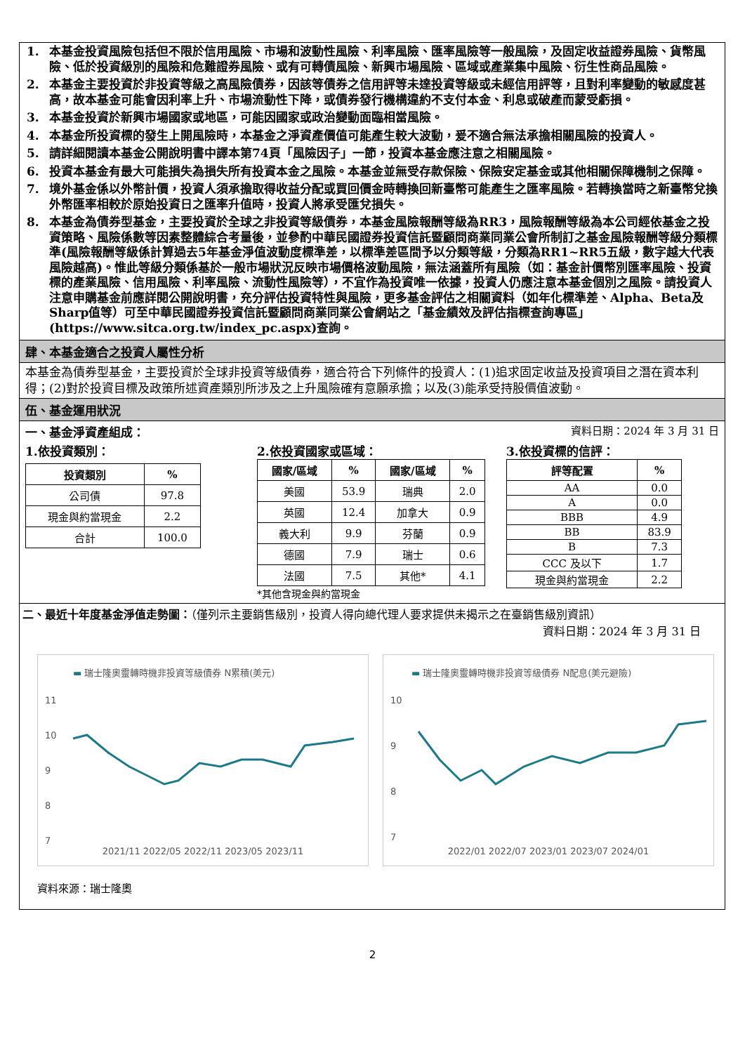1. 本基金投資風險包括但不限於信用風險、市場和波動性風險、利率風險、匯率風險等一般風險，及固定收益證券風險、貨幣風險、低於投資級別的風險和危難證券風險、或有可轉債風險、新興市場風險、區域或產業集中風險、衍生性商品風險。
2. 本基金主要投資於非投資等級之高風險債券，因該等債券之信用評等未達投資等級或未經信用評等，且對利率變動的敏感度甚高，故本基金可能會因利率上升、市場流動性下降，或債券發行機構違約不支付本金、利息或破產而蒙受虧損。
3. 本基金投資於新興市場國家或地區，可能因國家或政治變動面臨相當風險。
4. 本基金所投資標的發生上開風險時，本基金之淨資產價值可能產生較大波動，爰不適合無法承擔相關風險的投資人。
5. 請詳細閱讀本基金公開說明書中譯本第74頁「風險因子」一節，投資本基金應注意之相關風險。
6. 投資本基金有最大可能損失為損失所有投資本金之風險。本基金並無受存款保險、保險安定基金或其他相關保障機制之保障。
7. 境外基金係以外幣計價，投資人須承擔取得收益分配或買回價金時轉換回新臺幣可能產生之匯率風險。若轉換當時之新臺幣兌換外幣匯率相較於原始投資日之匯率升值時，投資人將承受匯兌損失。
8. 本基金為債券型基金，主要投資於全球之非投資等級債券，本基金風險報酬等級為RR3，風險報酬等級為本公司經依基金之投資策略、風險係數等因素整體綜合考量後，並參酌中華民國證券投資信託暨顧問商業同業公會所制訂之基金風險報酬等級分類標準(風險報酬等級係計算過去5年基金淨值波動度標準差，以標準差區間予以分類等級，分類為RR1~RR5五級，數字越大代表風險越高)。惟此等級分類係基於一般市場狀況反映市場價格波動風險，無法涵蓋所有風險（如：基金計價幣別匯率風險、投資標的產業風險、信用風險、利率風險、流動性風險等），不宜作為投資唯一依據，投資人仍應注意本基金個別之風險。請投資人注意申購基金前應詳閱公開說明書，充分評估投資特性與風險，更多基金評估之相關資料（如年化標準差、Alpha、Beta及Sharp值等）可至中華民國證券投資信託暨顧問商業同業公會網站之「基金績效及評估指標查詢專區」(https://www.sitca.org.tw/index_pc.aspx)查詢。
肆、本基金適合之投資人屬性分析
本基金為債券型基金，主要投資於全球非投資等級債券，適合符合下列條件的投資人：(1)追求固定收益及投資項目之潛在資本利得；(2)對於投資目標及政策所述資產類別所涉及之上升風險確有意願承擔；以及(3)能承受持股價值波動。
伍、基金運用狀況
一、基金淨資產組成： 資料日期：2024 年 3 月 31 日
1.依投資類別：
| 投資類別 | % |
| --- | --- |
| 公司債 | 97.8 |
| 現金與約當現金 | 2.2 |
| 合計 | 100.0 |
2.依投資國家或區域：
| 國家/區域 | % | 國家/區域 | % |
| --- | --- | --- | --- |
| 美國 | 53.9 | 瑞典 | 2.0 |
| 英國 | 12.4 | 加拿大 | 0.9 |
| 義大利 | 9.9 | 芬蘭 | 0.9 |
| 德國 | 7.9 | 瑞士 | 0.6 |
| 法國 | 7.5 | 其他* | 4.1 |
*其他含現金與約當現金
3.依投資標的信評：
| 評等配置 | % |
| --- | --- |
| AA | 0.0 |
| A | 0.0 |
| BBB | 4.9 |
| BB | 83.9 |
| B | 7.3 |
| CCC 及以下 | 1.7 |
| 現金與約當現金 | 2.2 |
二、最近十年度基金淨值走勢圖：（僅列示主要銷售級別，投資人得向總代理人要求提供未揭示之在臺銷售級別資訊）
資料日期：2024 年 3 月 31 日
▬ 瑞士隆奧靈轉時機非投資等級債券 N累積(美元)
11
10
9
8
7
2021/11 2022/05 2022/11 2023/05 2023/11
▬ 瑞士隆奧靈轉時機非投資等級債券 N配息(美元避險)
10
9
8
7
2022/01 2022/07 2023/01 2023/07 2024/01
資料來源：瑞士隆奧
2